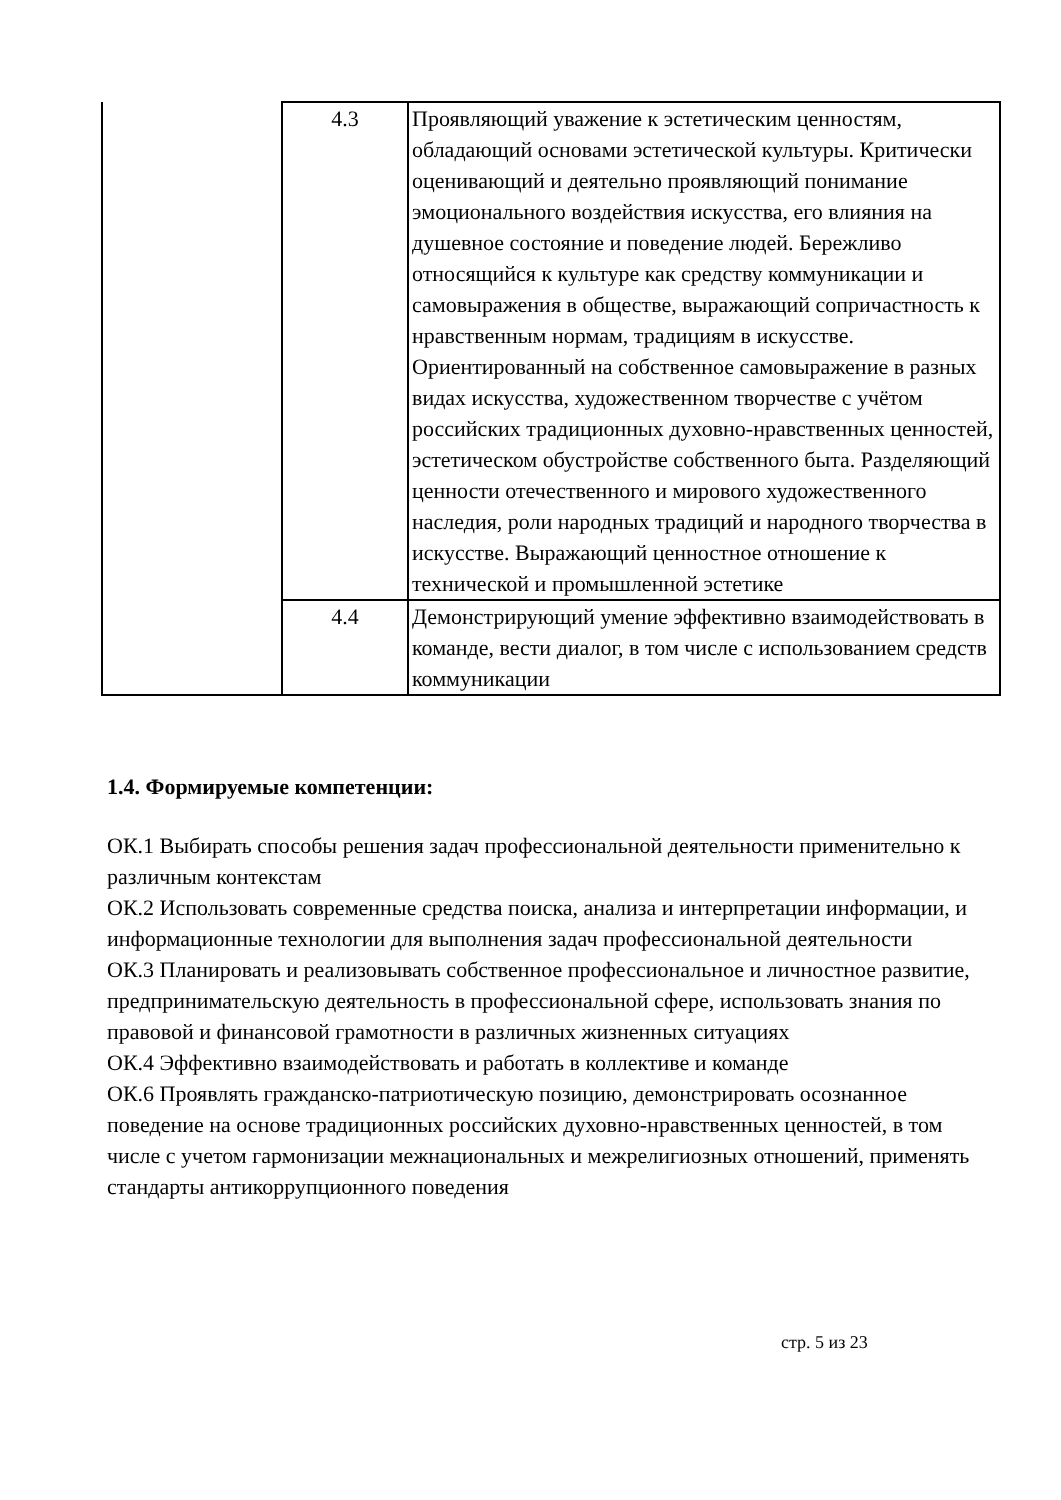| | 4.3 | Проявляющий уважение к эстетическим ценностям, обладающий основами эстетической культуры. Критически оценивающий и деятельно проявляющий понимание эмоционального воздействия искусства, его влияния на душевное состояние и поведение людей. Бережливо относящийся к культуре как средству коммуникации и самовыражения в обществе, выражающий сопричастность к нравственным нормам, традициям в искусстве. Ориентированный на собственное самовыражение в разных видах искусства, художественном творчестве с учётом российских традиционных духовно-нравственных ценностей, эстетическом обустройстве собственного быта. Разделяющий ценности отечественного и мирового художественного наследия, роли народных традиций и народного творчества в искусстве. Выражающий ценностное отношение к технической и промышленной эстетике |
| | 4.4 | Демонстрирующий умение эффективно взаимодействовать в команде, вести диалог, в том числе с использованием средств коммуникации |
1.4. Формируемые компетенции:
ОК.1 Выбирать способы решения задач профессиональной деятельности применительно к различным контекстам
ОК.2 Использовать современные средства поиска, анализа и интерпретации информации, и информационные технологии для выполнения задач профессиональной деятельности
ОК.3 Планировать и реализовывать собственное профессиональное и личностное развитие, предпринимательскую деятельность в профессиональной сфере, использовать знания по правовой и финансовой грамотности в различных жизненных ситуациях
ОК.4 Эффективно взаимодействовать и работать в коллективе и команде
ОК.6 Проявлять гражданско-патриотическую позицию, демонстрировать осознанное поведение на основе традиционных российских духовно-нравственных ценностей, в том числе с учетом гармонизации межнациональных и межрелигиозных отношений, применять стандарты антикоррупционного поведения
стр. 5 из 23